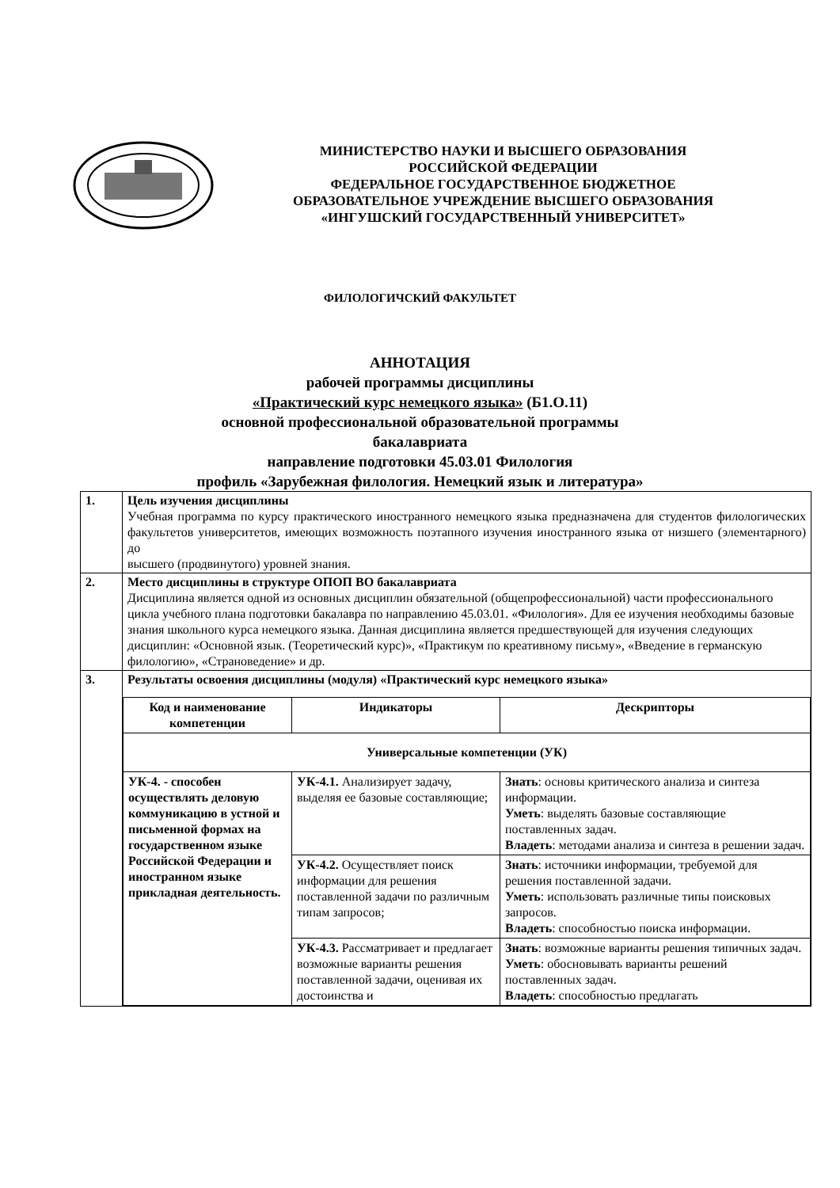МИНИСТЕРСТВО НАУКИ И ВЫСШЕГО ОБРАЗОВАНИЯ
РОССИЙСКОЙ ФЕДЕРАЦИИ
ФЕДЕРАЛЬНОЕ ГОСУДАРСТВЕННОЕ БЮДЖЕТНОЕ
ОБРАЗОВАТЕЛЬНОЕ УЧРЕЖДЕНИЕ ВЫСШЕГО ОБРАЗОВАНИЯ
«ИНГУШСКИЙ ГОСУДАРСТВЕННЫЙ УНИВЕРСИТЕТ»
ФИЛОЛОГИЧСКИЙ ФАКУЛЬТЕТ
АННОТАЦИЯ
рабочей программы дисциплины
«Практический курс немецкого языка» (Б1.О.11)
основной профессиональной образовательной программы
бакалавриата
направление подготовки 45.03.01 Филология
профиль «Зарубежная филология. Немецкий язык и литература»
| 1. | Цель изучения дисциплины Учебная программа по курсу практического иностранного немецкого языка предназначена для студентов филологических факультетов университетов, имеющих возможность поэтапного изучения иностранного языка от низшего (элементарного) до высшего (продвинутого) уровней знания. |
| 2. | Место дисциплины в структуре ОПОП ВО бакалавриата Дисциплина является одной из основных дисциплин обязательной (общепрофессиональной) части профессионального цикла учебного плана подготовки бакалавра по направлению 45.03.01. «Филология». Для ее изучения необходимы базовые знания школьного курса немецкого языка. Данная дисциплина является предшествующей для изучения следующих дисциплин: «Основной язык. (Теоретический курс)», «Практикум по креативному письму», «Введение в германскую филологию», «Страноведение» и др. |
| 3. | Результаты освоения дисциплины (модуля) «Практический курс немецкого языка» / Код и наименование компетенции / Индикаторы / Дескрипторы / / --- / --- / --- / / Универсальные компетенции (УК) / / / / УК-4. - способен осуществлять деловую коммуникацию в устной и письменной формах на государственном языке Российской Федерации и иностранном языке прикладная деятельность. / УК-4.1. Анализирует задачу, выделяя ее базовые составляющие; / Знать : основы критического анализа и синтеза информации. Уметь : выделять базовые составляющие поставленных задач. Владеть : методами анализа и синтеза в решении задач. / / / УК-4.2. Осуществляет поиск информации для решения поставленной задачи по различным типам запросов; / Знать : источники информации, требуемой для решения поставленной задачи. Уметь : использовать различные типы поисковых запросов. Владеть : способностью поиска информации. / / / УК-4.3. Рассматривает и предлагает возможные варианты решения поставленной задачи, оценивая их достоинства и / Знать : возможные варианты решения типичных задач. Уметь : обосновывать варианты решений поставленных задач. Владеть : способностью предлагать / |